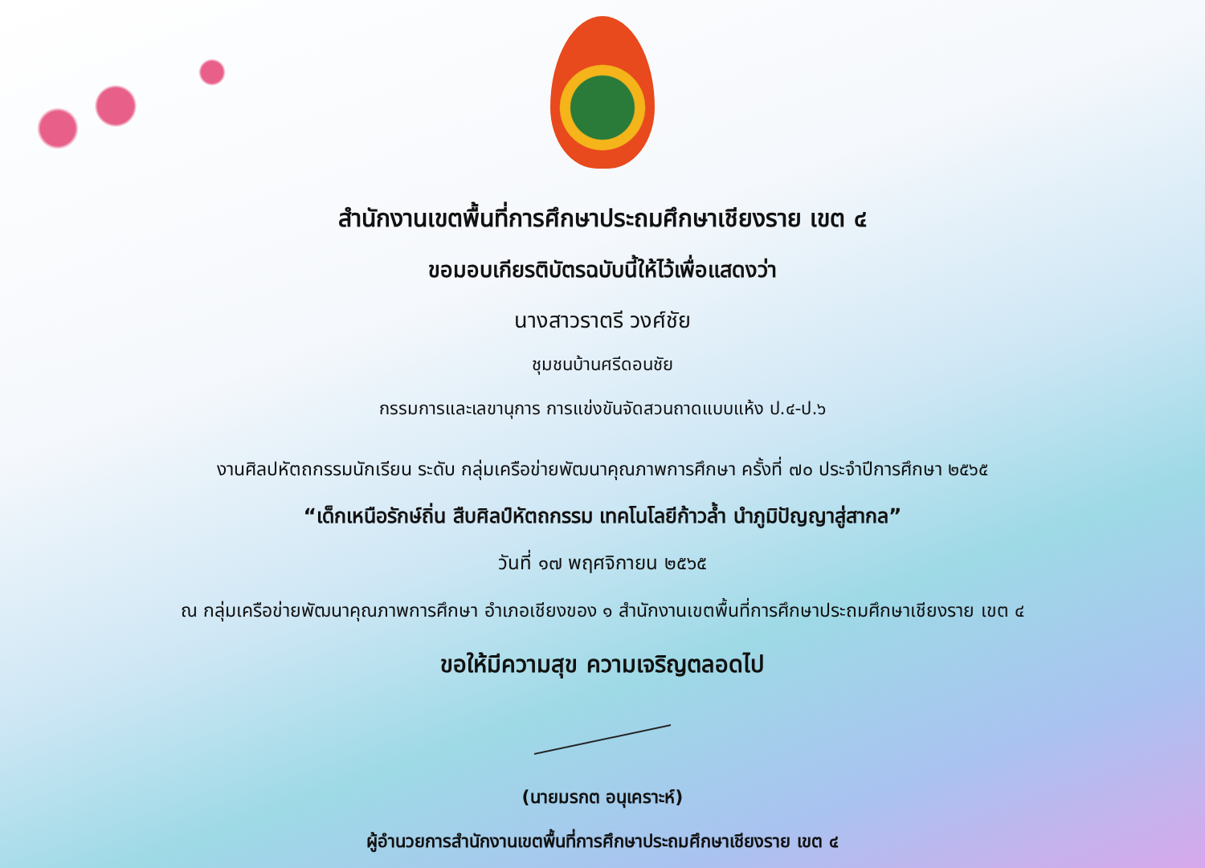สำนักงานเขตพื้นที่การศึกษาประถมศึกษาเชียงราย เขต ๔
ขอมอบเกียรติบัตรฉบับนี้ให้ไว้เพื่อแสดงว่า
นางสาวราตรี วงศ์ชัย
ชุมชนบ้านศรีดอนชัย
กรรมการและเลขานุการ การแข่งขันจัดสวนถาดแบบแห้ง ป.๔-ป.๖
งานศิลปหัตถกรรมนักเรียน ระดับ กลุ่มเครือข่ายพัฒนาคุณภาพการศึกษา ครั้งที่ ๗๐ ประจำปีการศึกษา ๒๕๖๕
“เด็กเหนือรักษ์ถิ่น สืบศิลป์หัตถกรรม เทคโนโลยีก้าวล้ำ นำภูมิปัญญาสู่สากล”
วันที่ ๑๗ พฤศจิกายน ๒๕๖๕
ณ กลุ่มเครือข่ายพัฒนาคุณภาพการศึกษา อำเภอเชียงของ ๑ สำนักงานเขตพื้นที่การศึกษาประถมศึกษาเชียงราย เขต ๔
ขอให้มีความสุข ความเจริญตลอดไป
(นายมรกต อนุเคราะห์)
ผู้อำนวยการสำนักงานเขตพื้นที่การศึกษาประถมศึกษาเชียงราย เขต ๔